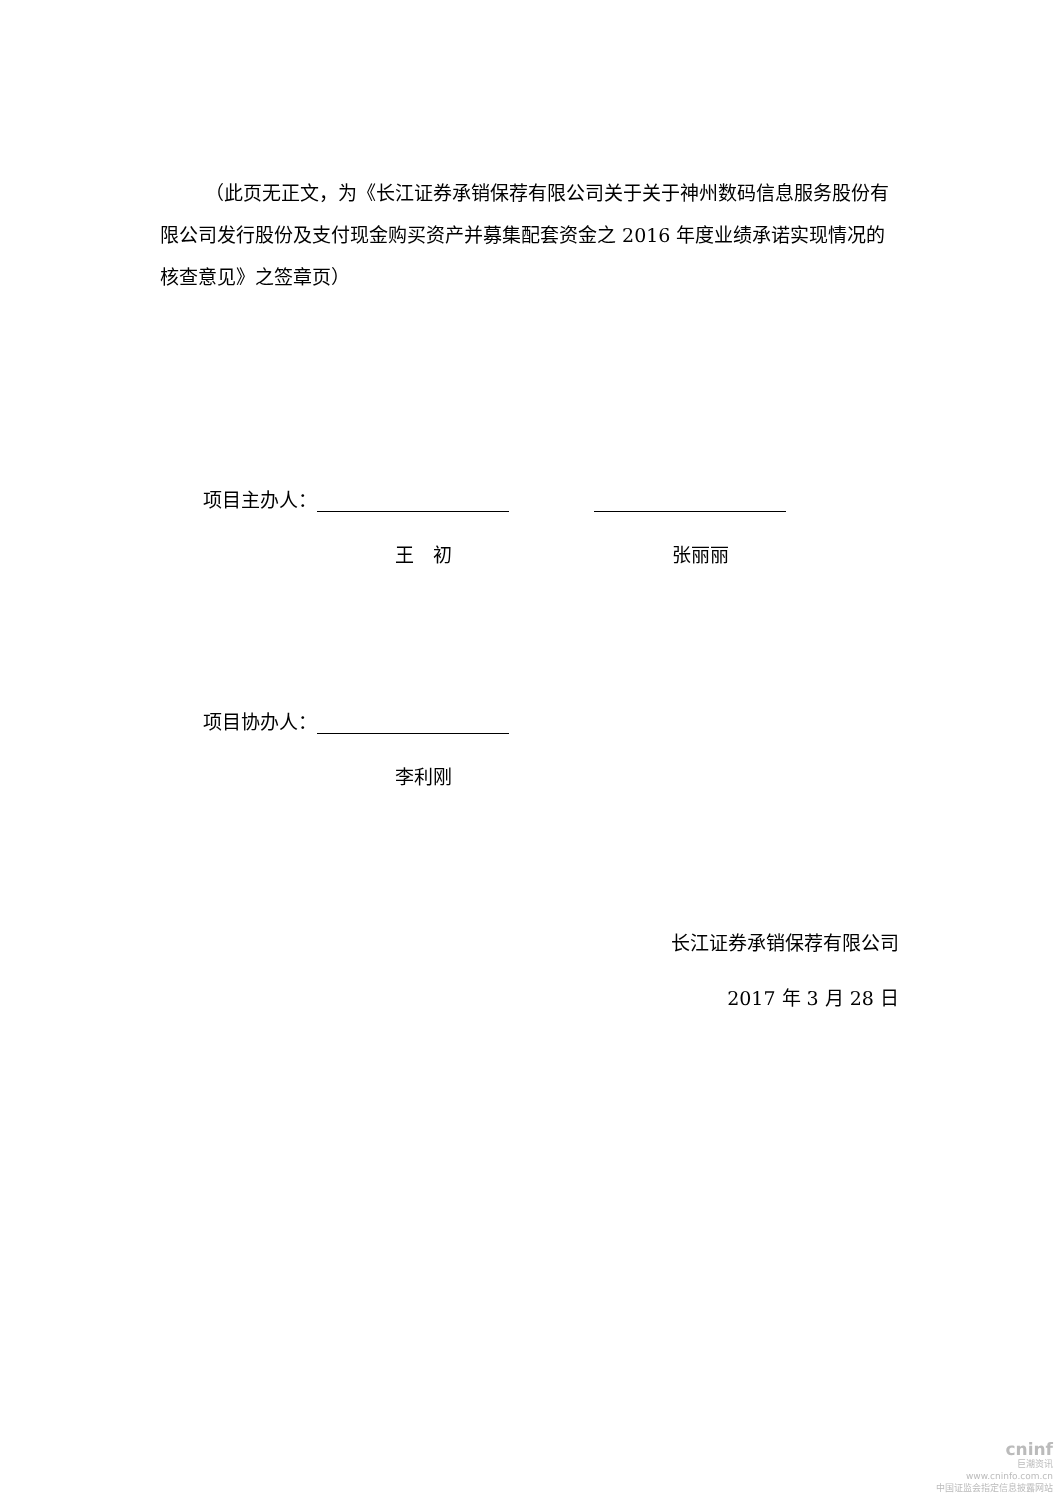（此页无正文，为《长江证券承销保荐有限公司关于关于神州数码信息服务股份有限公司发行股份及支付现金购买资产并募集配套资金之 2016 年度业绩承诺实现情况的核查意见》之签章页）
项目主办人：
王　初 张丽丽
项目协办人：
李利刚
长江证券承销保荐有限公司
2017 年 3 月 28 日
cninf
巨潮资讯
www.cninfo.com.cn
中国证监会指定信息披露网站